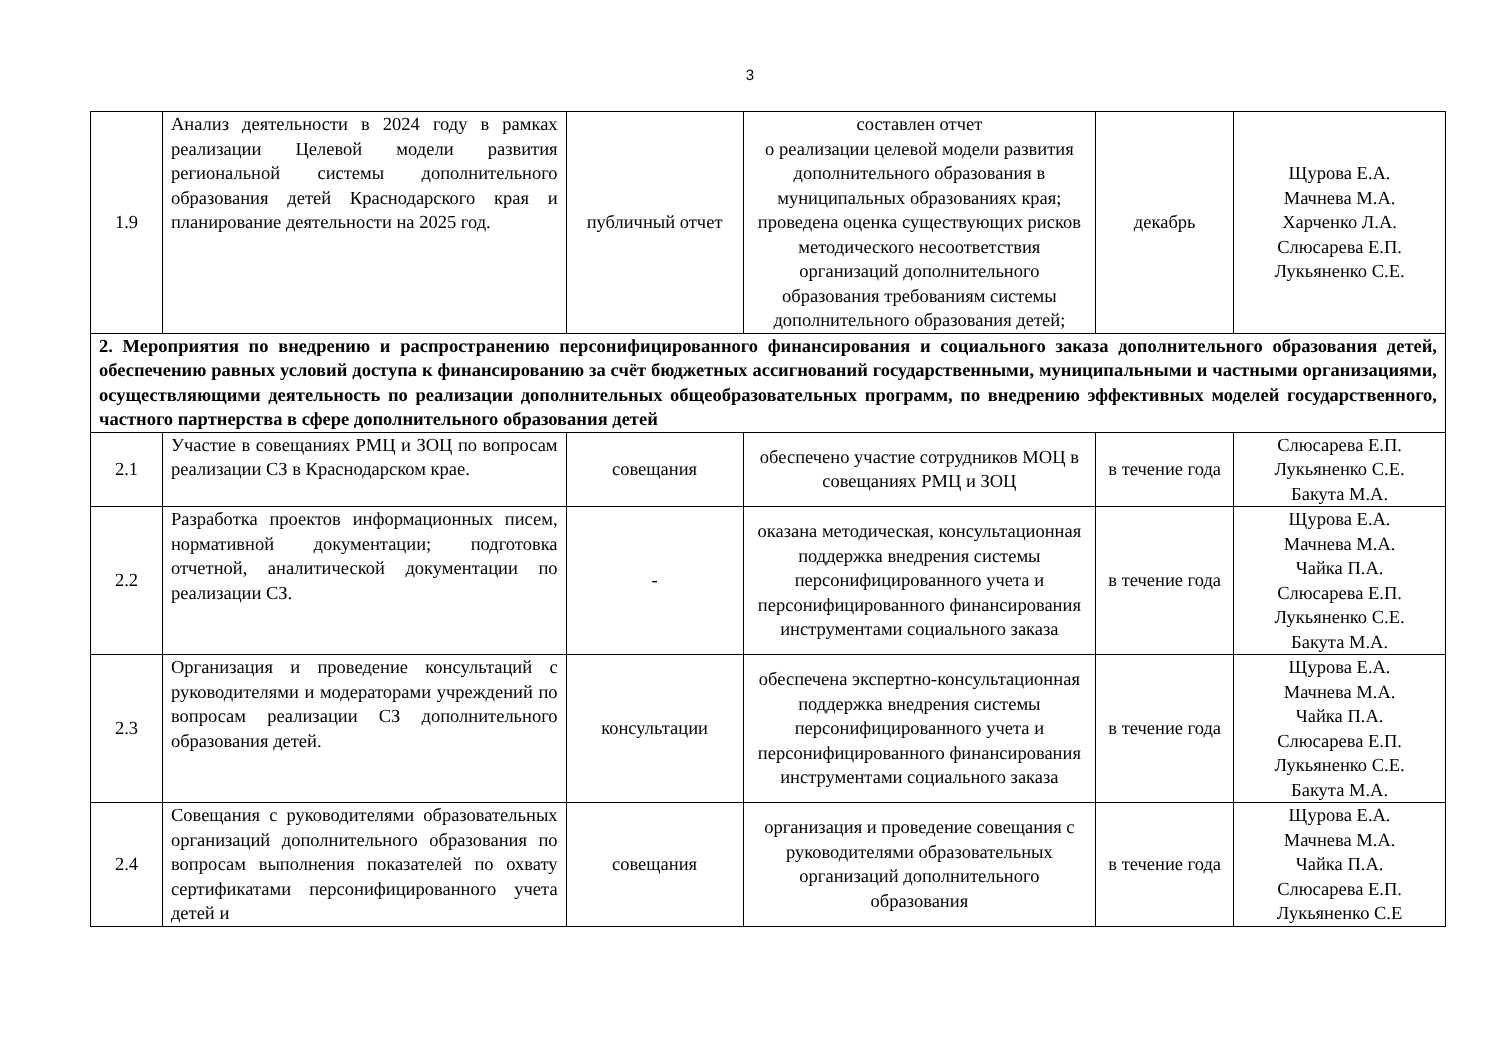3
| 1.9 | Анализ деятельности в 2024 году в рамках реализации Целевой модели развития региональной системы дополнительного образования детей Краснодарского края и планирование деятельности на 2025 год. | публичный отчет | составлен отчет о реализации целевой модели развития дополнительного образования в муниципальных образованиях края; проведена оценка существующих рисков методического несоответствия организаций дополнительного образования требованиям системы дополнительного образования детей; | декабрь | Щурова Е.А. Мачнева М.А. Харченко Л.А. Слюсарева Е.П. Лукьяненко С.Е. |
| 2. Мероприятия по внедрению и распространению персонифицированного финансирования и социального заказа дополнительного образования детей, обеспечению равных условий доступа к финансированию за счёт бюджетных ассигнований государственными, муниципальными и частными организациями, осуществляющими деятельность по реализации дополнительных общеобразовательных программ, по внедрению эффективных моделей государственного, частного партнерства в сфере дополнительного образования детей | | | | | |
| 2.1 | Участие в совещаниях РМЦ и ЗОЦ по вопросам реализации СЗ в Краснодарском крае. | совещания | обеспечено участие сотрудников МОЦ в совещаниях РМЦ и ЗОЦ | в течение года | Слюсарева Е.П. Лукьяненко С.Е. Бакута М.А. |
| 2.2 | Разработка проектов информационных писем, нормативной документации; подготовка отчетной, аналитической документации по реализации СЗ. | - | оказана методическая, консультационная поддержка внедрения системы персонифицированного учета и персонифицированного финансирования инструментами социального заказа | в течение года | Щурова Е.А. Мачнева М.А. Чайка П.А. Слюсарева Е.П. Лукьяненко С.Е. Бакута М.А. |
| 2.3 | Организация и проведение консультаций с руководителями и модераторами учреждений по вопросам реализации СЗ дополнительного образования детей. | консультации | обеспечена экспертно-консультационная поддержка внедрения системы персонифицированного учета и персонифицированного финансирования инструментами социального заказа | в течение года | Щурова Е.А. Мачнева М.А. Чайка П.А. Слюсарева Е.П. Лукьяненко С.Е. Бакута М.А. |
| 2.4 | Совещания с руководителями образовательных организаций дополнительного образования по вопросам выполнения показателей по охвату сертификатами персонифицированного учета детей и | совещания | организация и проведение совещания с руководителями образовательных организаций дополнительного образования | в течение года | Щурова Е.А. Мачнева М.А. Чайка П.А. Слюсарева Е.П. Лукьяненко С.Е |